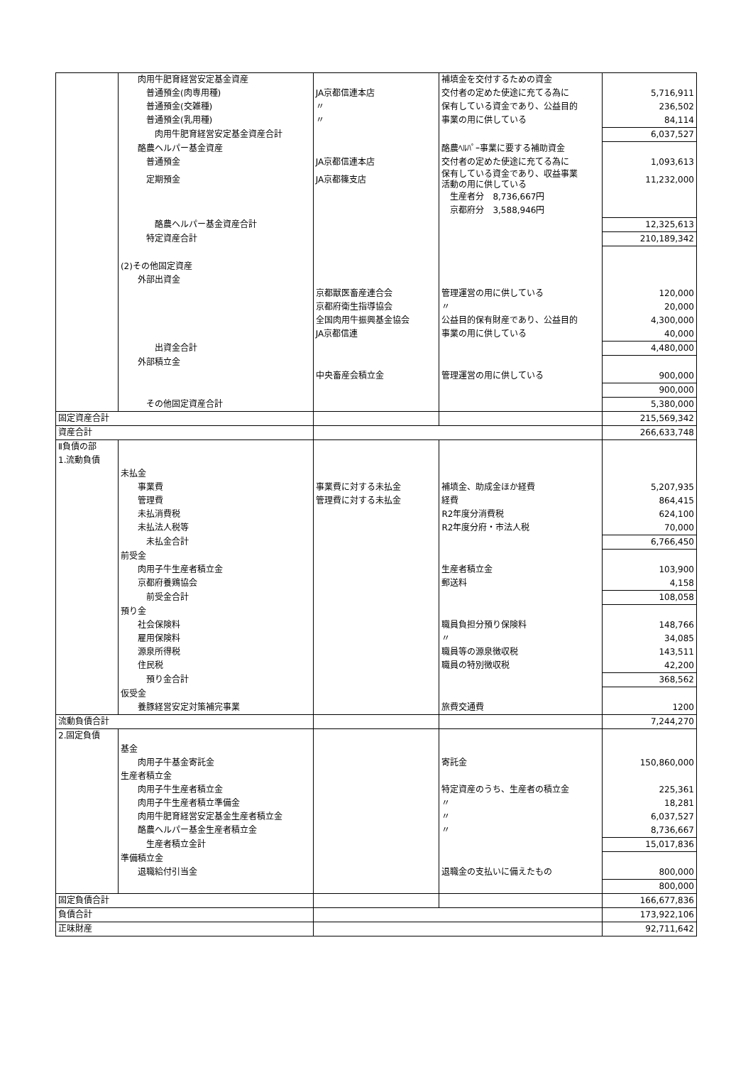| | 肉用牛肥育経営安定基金資産 | | 補填金を交付するための資金 | |
| | 普通預金(肉専用種) | JA京都信連本店 | 交付者の定めた使途に充てる為に | 5,716,911 |
| | 普通預金(交雑種) | 〃 | 保有している資金であり、公益目的 | 236,502 |
| | 普通預金(乳用種) | 〃 | 事業の用に供している | 84,114 |
| | 肉用牛肥育経営安定基金資産合計 | | | 6,037,527 |
| | 酪農ヘルパー基金資産 | | 酪農ﾍﾙﾊﾟｰ事業に要する補助資金 | |
| | 普通預金 | JA京都信連本店 | 交付者の定めた使途に充てる為に | 1,093,613 |
| | 定期預金 | JA京都篠支店 | 保有している資金であり、収益事業 活動の用に供している | 11,232,000 |
| | | | 生産者分 8,736,667円 | |
| | | | 京都府分 3,588,946円 | |
| | 酪農ヘルパー基金資産合計 | | | 12,325,613 |
| | 特定資産合計 | | | 210,189,342 |
| | (2)その他固定資産 | | | |
| | 外部出資金 | | | |
| | | 京都獣医畜産連合会 | 管理運営の用に供している | 120,000 |
| | | 京都府衛生指導協会 | 〃 | 20,000 |
| | | 全国肉用牛振興基金協会 | 公益目的保有財産であり、公益目的 | 4,300,000 |
| | | JA京都信連 | 事業の用に供している | 40,000 |
| | 出資金合計 | | | 4,480,000 |
| | 外部積立金 | | | |
| | | 中央畜産会積立金 | 管理運営の用に供している | 900,000 |
| | | | | 900,000 |
| | その他固定資産合計 | | | 5,380,000 |
| 固定資産合計 | | | | 215,569,342 |
| 資産合計 | | | | 266,633,748 |
| Ⅱ負債の部 | | | | |
| 1.流動負債 | | | | |
| | 未払金 | | | |
| | 事業費 | 事業費に対する未払金 | 補填金、助成金ほか経費 | 5,207,935 |
| | 管理費 | 管理費に対する未払金 | 経費 | 864,415 |
| | 未払消費税 | | R2年度分消費税 | 624,100 |
| | 未払法人税等 | | R2年度分府・市法人税 | 70,000 |
| | 未払金合計 | | | 6,766,450 |
| | 前受金 | | | |
| | 肉用子牛生産者積立金 | | 生産者積立金 | 103,900 |
| | 京都府養鶏協会 | | 郵送料 | 4,158 |
| | 前受金合計 | | | 108,058 |
| | 預り金 | | | |
| | 社会保険料 | | 職員負担分預り保険料 | 148,766 |
| | 雇用保険料 | | 〃 | 34,085 |
| | 源泉所得税 | | 職員等の源泉徴収税 | 143,511 |
| | 住民税 | | 職員の特別徴収税 | 42,200 |
| | 預り金合計 | | | 368,562 |
| | 仮受金 | | | |
| | 養豚経営安定対策補完事業 | | 旅費交通費 | 1200 |
| 流動負債合計 | | | | 7,244,270 |
| 2.固定負債 | | | | |
| | 基金 | | | |
| | 肉用子牛基金寄託金 | | 寄託金 | 150,860,000 |
| | 生産者積立金 | | | |
| | 肉用子牛生産者積立金 | | 特定資産のうち、生産者の積立金 | 225,361 |
| | 肉用子牛生産者積立準備金 | | 〃 | 18,281 |
| | 肉用牛肥育経営安定基金生産者積立金 | | 〃 | 6,037,527 |
| | 酪農ヘルパー基金生産者積立金 | | 〃 | 8,736,667 |
| | 生産者積立金計 | | | 15,017,836 |
| | 準備積立金 | | | |
| | 退職給付引当金 | | 退職金の支払いに備えたもの | 800,000 |
| | | | | 800,000 |
| 固定負債合計 | | | | 166,677,836 |
| 負債合計 | | | | 173,922,106 |
| 正味財産 | | | | 92,711,642 |